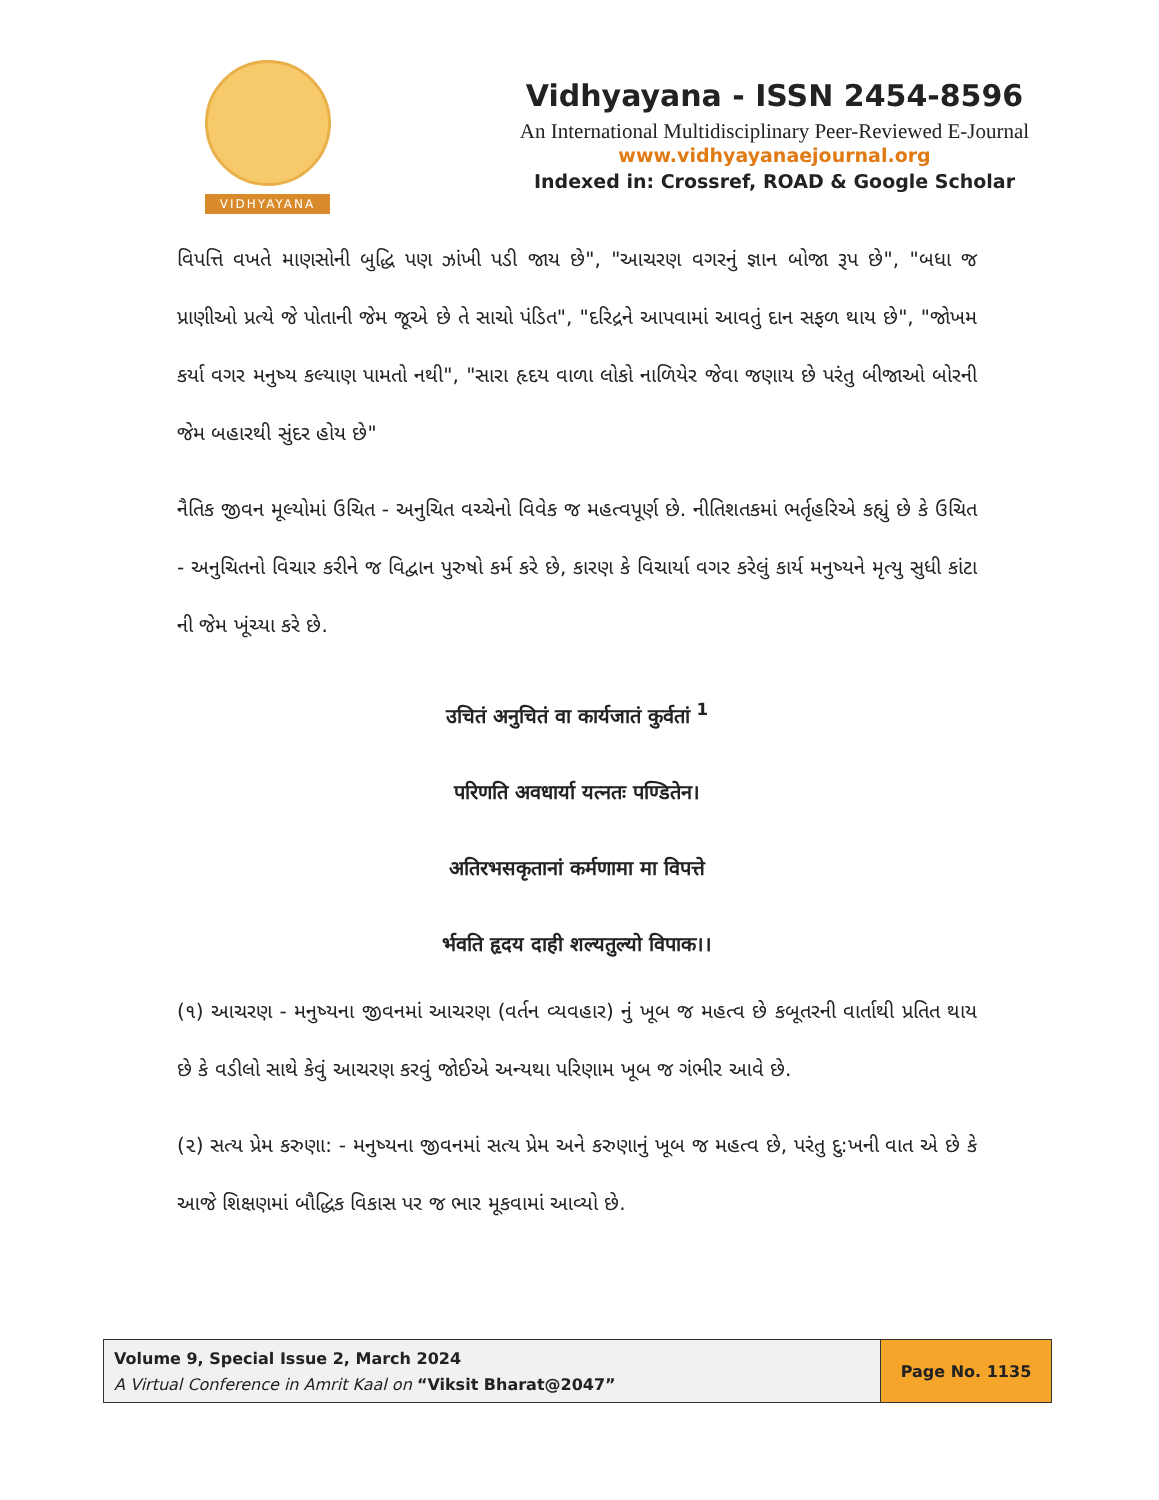VIDHYAYANA
Vidhyayana - ISSN 2454-8596
An International Multidisciplinary Peer-Reviewed E-Journal
www.vidhyayanaejournal.org
Indexed in: Crossref, ROAD & Google Scholar
વિપત્તિ વખતે માણસોની બુદ્ધિ પણ ઝાંખી પડી જાય છે", "આચરણ વગરનું જ્ઞાન બોજા રૂપ છે", "બધા જ પ્રાણીઓ પ્રત્યે જે પોતાની જેમ જૂએ છે તે સાચો પંડિત", "દરિદ્રને આપવામાં આવતું દાન સફળ થાય છે", "જોખમ કર્યા વગર મનુષ્ય કલ્યાણ પામતો નથી", "સારા હૃદય વાળા લોકો નાળિયેર જેવા જણાય છે પરંતુ બીજાઓ બોરની જેમ બહારથી સુંદર હોય છે"
નૈતિક જીવન મૂલ્યોમાં ઉચિત - અનુચિત વચ્ચેનો વિવેક જ મહત્વપૂર્ણ છે. નીતિશતકમાં ભર્તૃહરિએ કહ્યું છે કે ઉચિત - અનુચિતનો વિચાર કરીને જ વિદ્વાન પુરુષો કર્મ કરે છે, કારણ કે વિચાર્યા વગર કરેલું કાર્ય મનુષ્યને મૃત્યુ સુધી કાંટા ની જેમ ખૂંચ્યા કરે છે.
उचितं अनुचितं वा कार्यजातं कुर्वतां <sup>1</sup>
परिणति अवधार्या यत्नतः पण्डितेन।
अतिरभसकृतानां कर्मणामा मा विपत्ते
र्भवति हृदय दाही शल्यतुल्यो विपाक।।
(૧) આચરણ - મનુષ્યના જીવનમાં આચરણ (વર્તન વ્યવહાર) નું ખૂબ જ મહત્વ છે કબૂતરની વાર્તાથી પ્રતિત થાય છે કે વડીલો સાથે કેવું આચરણ કરવું જોઈએ અન્યથા પરિણામ ખૂબ જ ગંભીર આવે છે.
(૨) સત્ય પ્રેમ કરુણા: - મનુષ્યના જીવનમાં સત્ય પ્રેમ અને કરુણાનું ખૂબ જ મહત્વ છે, પરંતુ દુ:ખની વાત એ છે કે આજે શિક્ષણમાં બૌદ્ધિક વિકાસ પર જ ભાર મૂકવામાં આવ્યો છે.
Volume 9, Special Issue 2, March 2024
A Virtual Conference in Amrit Kaal on “Viksit Bharat@2047”
Page No. 1135